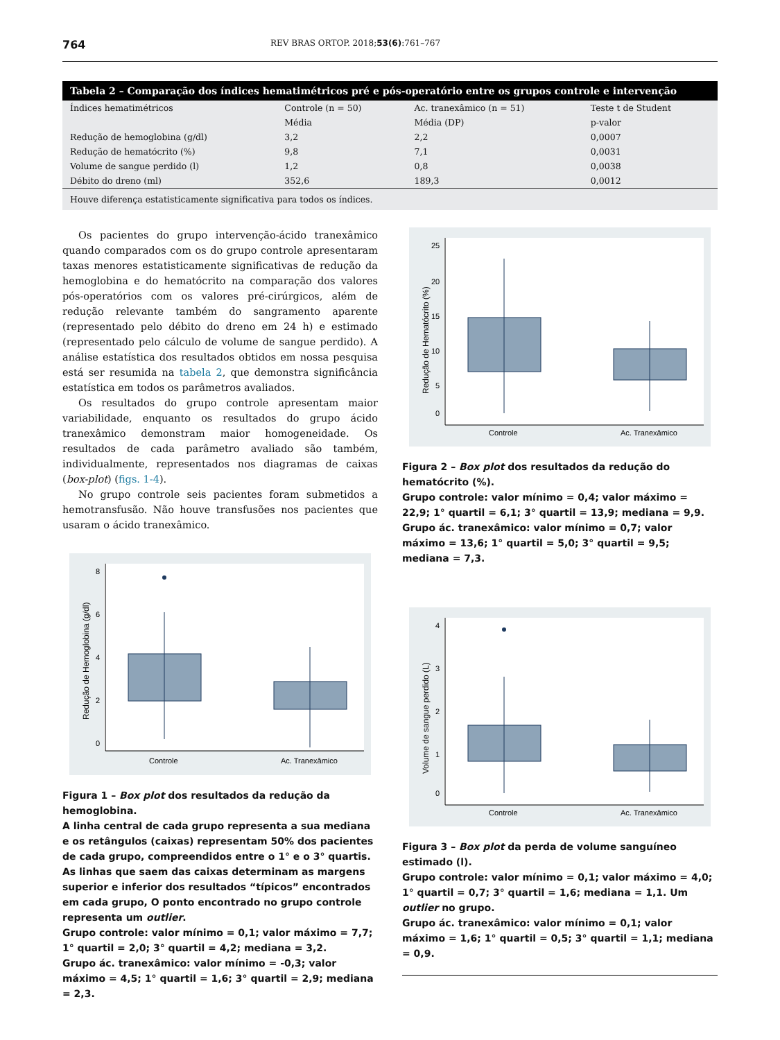764 REV BRAS ORTOP. 2018;53(6):761–767
Tabela 2 – Comparação dos índices hematimétricos pré e pós-operatório entre os grupos controle e intervenção
| Índices hematimétricos | Controle (n = 50) | Ac. tranexâmico (n = 51) | Teste t de Student |
| --- | --- | --- | --- |
| | Média | Média (DP) | p-valor |
| Redução de hemoglobina (g/dl) | 3,2 | 2,2 | 0,0007 |
| Redução de hematócrito (%) | 9,8 | 7,1 | 0,0031 |
| Volume de sangue perdido (l) | 1,2 | 0,8 | 0,0038 |
| Débito do dreno (ml) | 352,6 | 189,3 | 0,0012 |
| Houve diferença estatisticamente significativa para todos os índices. | | | |
Os pacientes do grupo intervenção-ácido tranexâmico quando comparados com os do grupo controle apresentaram taxas menores estatisticamente significativas de redução da hemoglobina e do hematócrito na comparação dos valores pós-operatórios com os valores pré-cirúrgicos, além de redução relevante também do sangramento aparente (representado pelo débito do dreno em 24 h) e estimado (representado pelo cálculo de volume de sangue perdido). A análise estatística dos resultados obtidos em nossa pesquisa está ser resumida na tabela 2, que demonstra significância estatística em todos os parâmetros avaliados.
Os resultados do grupo controle apresentam maior variabilidade, enquanto os resultados do grupo ácido tranexâmico demonstram maior homogeneidade. Os resultados de cada parâmetro avaliado são também, individualmente, representados nos diagramas de caixas (box-plot) (figs. 1-4).
No grupo controle seis pacientes foram submetidos a hemotransfusão. Não houve transfusões nos pacientes que usaram o ácido tranexâmico.
8
6
4
2
0
Redução de Hemoglobina (g/dl)
Controle
Ac. Tranexâmico
Figura 1 – Box plot dos resultados da redução da hemoglobina.
A linha central de cada grupo representa a sua mediana e os retângulos (caixas) representam 50% dos pacientes de cada grupo, compreendidos entre o 1° e o 3° quartis. As linhas que saem das caixas determinam as margens superior e inferior dos resultados “típicos” encontrados em cada grupo, O ponto encontrado no grupo controle representa um outlier.
Grupo controle: valor mínimo = 0,1; valor máximo = 7,7; 1° quartil = 2,0; 3° quartil = 4,2; mediana = 3,2.
Grupo ác. tranexâmico: valor mínimo = -0,3; valor máximo = 4,5; 1° quartil = 1,6; 3° quartil = 2,9; mediana = 2,3.
25
20
15
10
5
0
Redução de Hematócrito (%)
Controle
Ac. Tranexâmico
Figura 2 – Box plot dos resultados da redução do hematócrito (%).
Grupo controle: valor mínimo = 0,4; valor máximo = 22,9; 1° quartil = 6,1; 3° quartil = 13,9; mediana = 9,9.
Grupo ác. tranexâmico: valor mínimo = 0,7; valor máximo = 13,6; 1° quartil = 5,0; 3° quartil = 9,5; mediana = 7,3.
4
3
2
1
0
Volume de sangue perdido (L)
Controle
Ac. Tranexâmico
Figura 3 – Box plot da perda de volume sanguíneo estimado (l).
Grupo controle: valor mínimo = 0,1; valor máximo = 4,0; 1° quartil = 0,7; 3° quartil = 1,6; mediana = 1,1. Um outlier no grupo.
Grupo ác. tranexâmico: valor mínimo = 0,1; valor máximo = 1,6; 1° quartil = 0,5; 3° quartil = 1,1; mediana = 0,9.